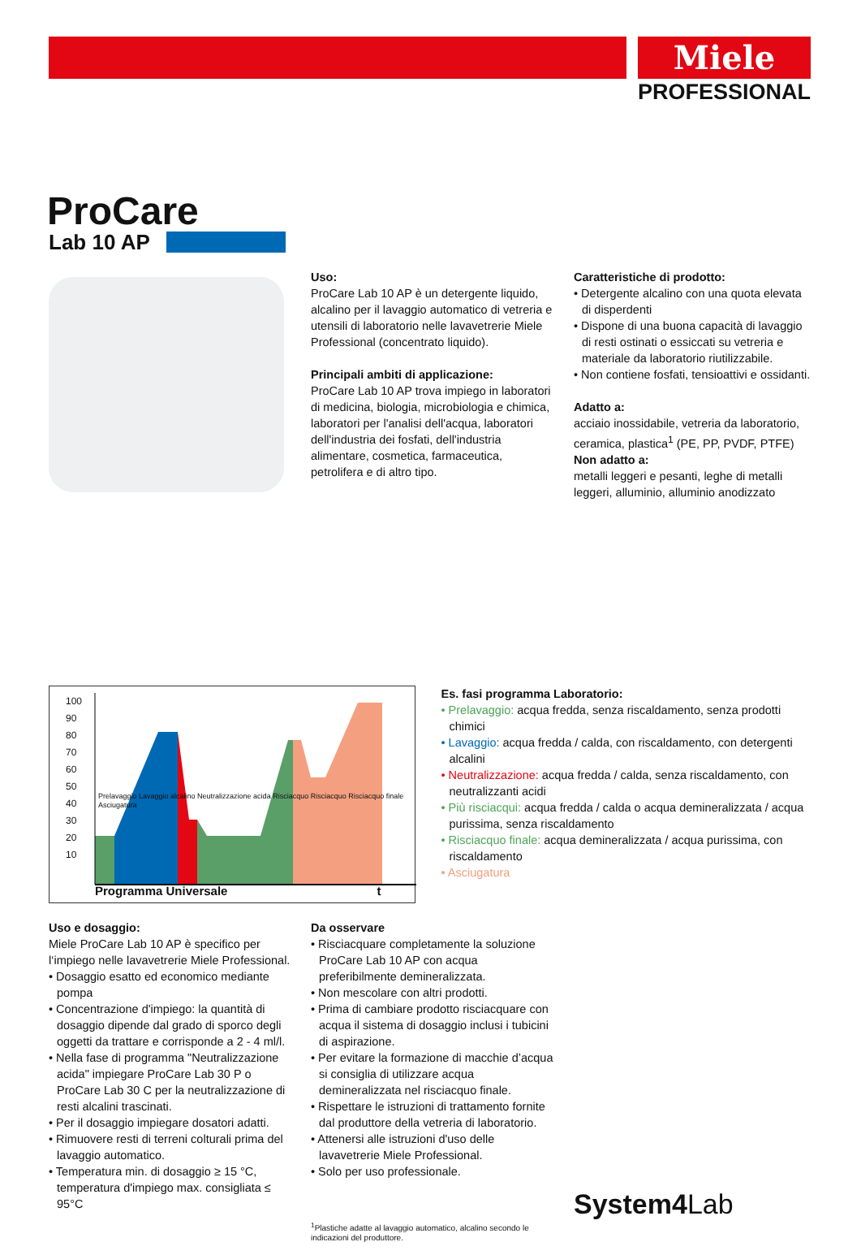Miele
PROFESSIONAL
ProCare
Lab 10 AP
Uso:
ProCare Lab 10 AP è un detergente liquido, alcalino per il lavaggio automatico di vetreria e utensili di laboratorio nelle lavavetrerie Miele Professional (concentrato liquido).
Principali ambiti di applicazione:
ProCare Lab 10 AP trova impiego in laboratori di medicina, biologia, microbiologia e chimica, laboratori per l'analisi dell'acqua, laboratori dell'industria dei fosfati, dell'industria alimentare, cosmetica, farmaceutica, petrolifera e di altro tipo.
Caratteristiche di prodotto:
• Detergente alcalino con una quota elevata di disperdenti
• Dispone di una buona capacità di lavaggio di resti ostinati o essiccati su vetreria e materiale da laboratorio riutilizzabile.
• Non contiene fosfati, tensioattivi e ossidanti.
Adatto a:
acciaio inossidabile, vetreria da laboratorio, ceramica, plastica<sup>1</sup> (PE, PP, PVDF, PTFE)
Non adatto a:
metalli leggeri e pesanti, leghe di metalli leggeri, alluminio, alluminio anodizzato
100 90 80 70 60 50 40 30 20 10
Programma Universale t
Prelavaggio Lavaggio alcalino Neutralizzazione acida Risciacquo Risciacquo Risciacquo finale Asciugatura
Es. fasi programma Laboratorio:
• Prelavaggio: acqua fredda, senza riscaldamento, senza prodotti chimici
• Lavaggio: acqua fredda / calda, con riscaldamento, con detergenti alcalini
• Neutralizzazione: acqua fredda / calda, senza riscaldamento, con neutralizzanti acidi
• Più risciacqui: acqua fredda / calda o acqua demineralizzata / acqua purissima, senza riscaldamento
• Risciacquo finale: acqua demineralizzata / acqua purissima, con riscaldamento
• Asciugatura
Uso e dosaggio:
Miele ProCare Lab 10 AP è specifico per l‘impiego nelle lavavetrerie Miele Professional.
• Dosaggio esatto ed economico mediante pompa
• Concentrazione d'impiego: la quantità di dosaggio dipende dal grado di sporco degli oggetti da trattare e corrisponde a 2 - 4 ml/l.
• Nella fase di programma "Neutralizzazione acida" impiegare ProCare Lab 30 P o ProCare Lab 30 C per la neutralizzazione di resti alcalini trascinati.
• Per il dosaggio impiegare dosatori adatti.
• Rimuovere resti di terreni colturali prima del lavaggio automatico.
• Temperatura min. di dosaggio ≥ 15 °C, temperatura d'impiego max. consigliata ≤ 95°C
Da osservare
• Risciacquare completamente la soluzione ProCare Lab 10 AP con acqua preferibilmente demineralizzata.
• Non mescolare con altri prodotti.
• Prima di cambiare prodotto risciacquare con acqua il sistema di dosaggio inclusi i tubicini di aspirazione.
• Per evitare la formazione di macchie d’acqua si consiglia di utilizzare acqua demineralizzata nel risciacquo finale.
• Rispettare le istruzioni di trattamento fornite dal produttore della vetreria di laboratorio.
• Attenersi alle istruzioni d'uso delle lavavetrerie Miele Professional.
• Solo per uso professionale.
<sup>1</sup> Plastiche adatte al lavaggio automatico, alcalino secondo le indicazioni del produttore.
System4Lab